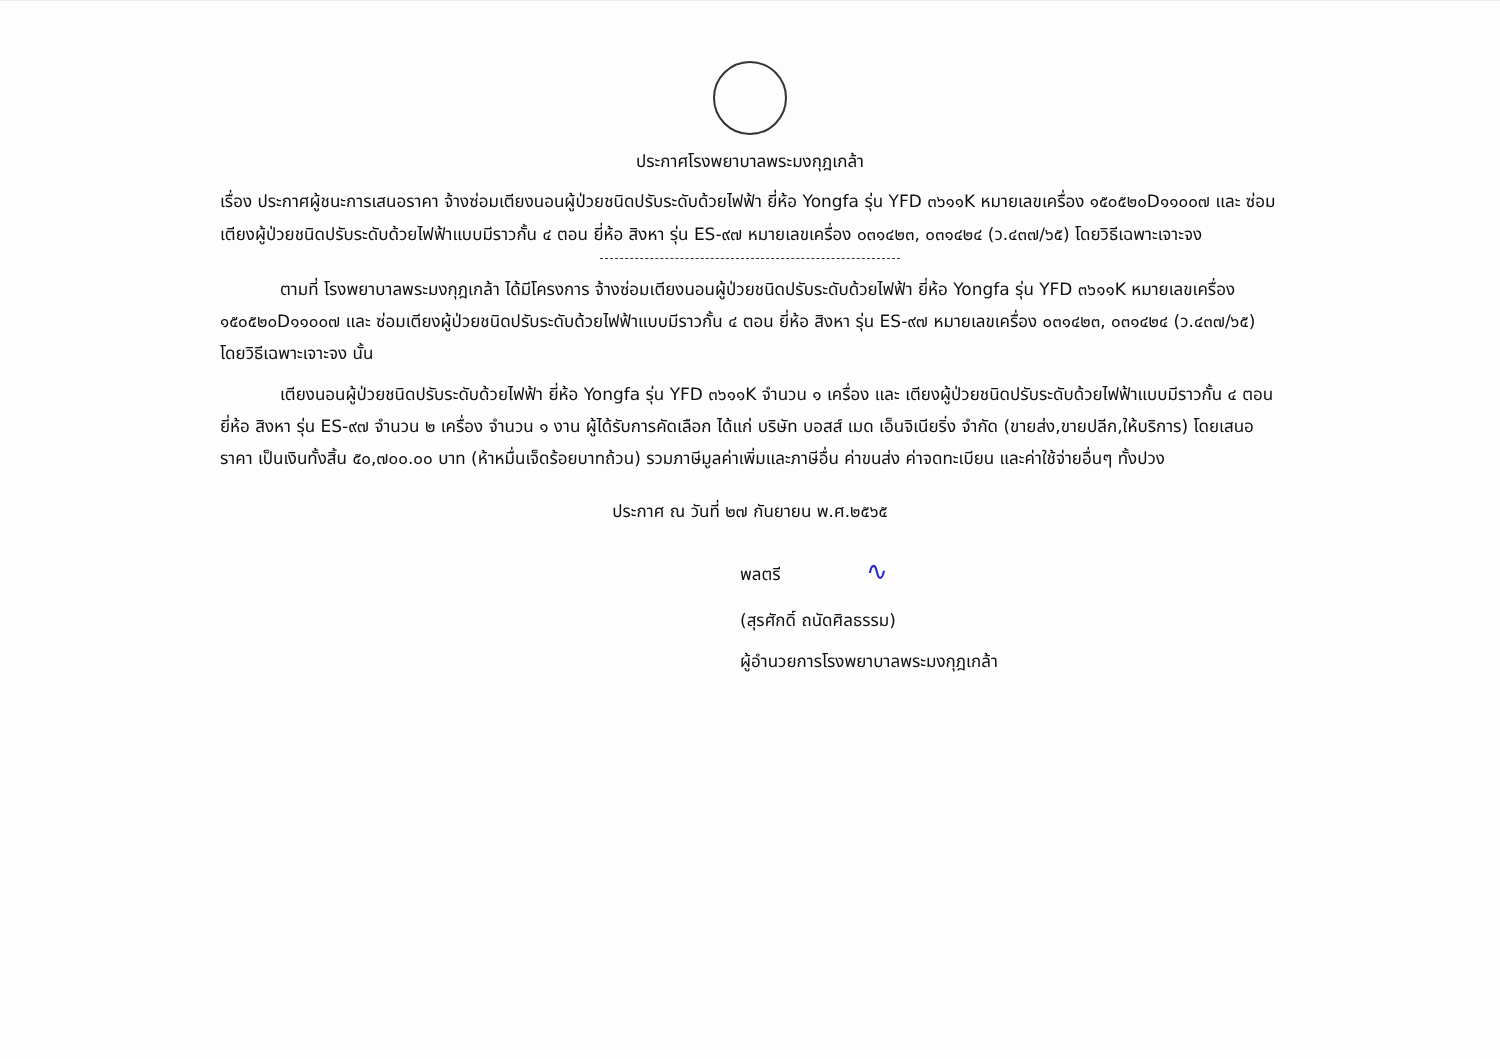ประกาศโรงพยาบาลพระมงกุฎเกล้า
เรื่อง ประกาศผู้ชนะการเสนอราคา จ้างซ่อมเตียงนอนผู้ป่วยชนิดปรับระดับด้วยไฟฟ้า ยี่ห้อ Yongfa รุ่น YFD ๓๖๑๑K หมายเลขเครื่อง ๑๕๐๕๒๐D๑๑๐๐๗ และ ซ่อมเตียงผู้ป่วยชนิดปรับระดับด้วยไฟฟ้าแบบมีราวกั้น ๔ ตอน ยี่ห้อ สิงหา รุ่น ES-๙๗ หมายเลขเครื่อง ๐๓๑๔๒๓, ๐๓๑๔๒๔ (ว.๔๓๗/๖๕) โดยวิธีเฉพาะเจาะจง
ตามที่ โรงพยาบาลพระมงกุฎเกล้า ได้มีโครงการ จ้างซ่อมเตียงนอนผู้ป่วยชนิดปรับระดับด้วยไฟฟ้า ยี่ห้อ Yongfa รุ่น YFD ๓๖๑๑K หมายเลขเครื่อง ๑๕๐๕๒๐D๑๑๐๐๗ และ ซ่อมเตียงผู้ป่วยชนิดปรับระดับด้วยไฟฟ้าแบบมีราวกั้น ๔ ตอน ยี่ห้อ สิงหา รุ่น ES-๙๗ หมายเลขเครื่อง ๐๓๑๔๒๓, ๐๓๑๔๒๔ (ว.๔๓๗/๖๕) โดยวิธีเฉพาะเจาะจง นั้น
เตียงนอนผู้ป่วยชนิดปรับระดับด้วยไฟฟ้า ยี่ห้อ Yongfa รุ่น YFD ๓๖๑๑K จำนวน ๑ เครื่อง และ เตียงผู้ป่วยชนิดปรับระดับด้วยไฟฟ้าแบบมีราวกั้น ๔ ตอน ยี่ห้อ สิงหา รุ่น ES-๙๗ จำนวน ๒ เครื่อง จำนวน ๑ งาน ผู้ได้รับการคัดเลือก ได้แก่ บริษัท บอสส์ เมด เอ็นจิเนียริ่ง จำกัด (ขายส่ง,ขายปลีก,ให้บริการ) โดยเสนอราคา เป็นเงินทั้งสิ้น ๕๐,๗๐๐.๐๐ บาท (ห้าหมื่นเจ็ดร้อยบาทถ้วน) รวมภาษีมูลค่าเพิ่มและภาษีอื่น ค่าขนส่ง ค่าจดทะเบียน และค่าใช้จ่ายอื่นๆ ทั้งปวง
ประกาศ ณ วันที่ ๒๗ กันยายน พ.ศ.๒๕๖๕
พลตรี ∿
(สุรศักดิ์ ถนัดศิลธรรม)
ผู้อำนวยการโรงพยาบาลพระมงกุฎเกล้า